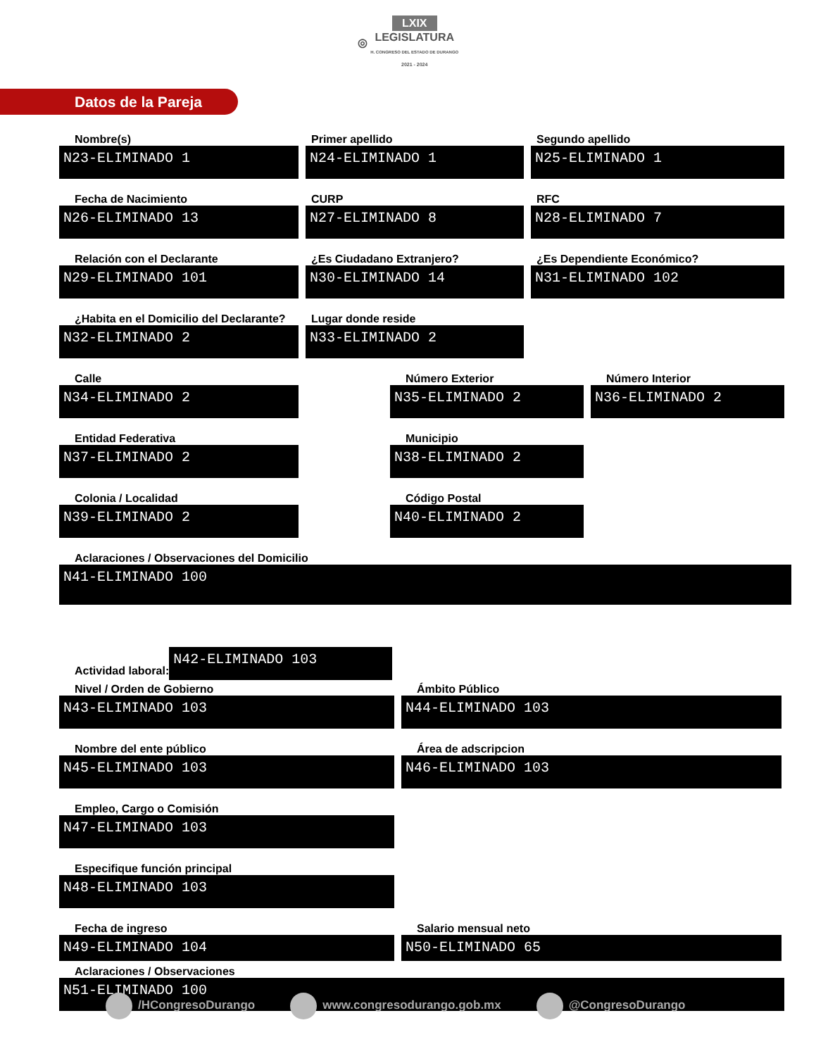◎ LXIX
LEGISLATURA
H. CONGRESO DEL ESTADO DE DURANGO
2021 - 2024
Datos de la Pareja
Nombre(s)
N23-ELIMINADO 1
Primer apellido
N24-ELIMINADO 1
Segundo apellido
N25-ELIMINADO 1
Fecha de Nacimiento
N26-ELIMINADO 13
CURP
N27-ELIMINADO 8
RFC
N28-ELIMINADO 7
Relación con el Declarante
N29-ELIMINADO 101
¿Es Ciudadano Extranjero?
N30-ELIMINADO 14
¿Es Dependiente Económico?
N31-ELIMINADO 102
¿Habita en el Domicilio del Declarante?
N32-ELIMINADO 2
Lugar donde reside
N33-ELIMINADO 2
Calle
N34-ELIMINADO 2
Número Exterior
N35-ELIMINADO 2
Número Interior
N36-ELIMINADO 2
Entidad Federativa
N37-ELIMINADO 2
Municipio
N38-ELIMINADO 2
Colonia / Localidad
N39-ELIMINADO 2
Código Postal
N40-ELIMINADO 2
Aclaraciones / Observaciones del Domicilio
N41-ELIMINADO 100
Actividad laboral:
N42-ELIMINADO 103
Nivel / Orden de Gobierno
N43-ELIMINADO 103
Ámbito Público
N44-ELIMINADO 103
Nombre del ente público
N45-ELIMINADO 103
Área de adscripcion
N46-ELIMINADO 103
Empleo, Cargo o Comisión
N47-ELIMINADO 103
Especifique función principal
N48-ELIMINADO 103
Fecha de ingreso
N49-ELIMINADO 104
Salario mensual neto
N50-ELIMINADO 65
Aclaraciones / Observaciones
N51-ELIMINADO 100
/HCongresoDurango www.congresodurango.gob.mx @CongresoDurango